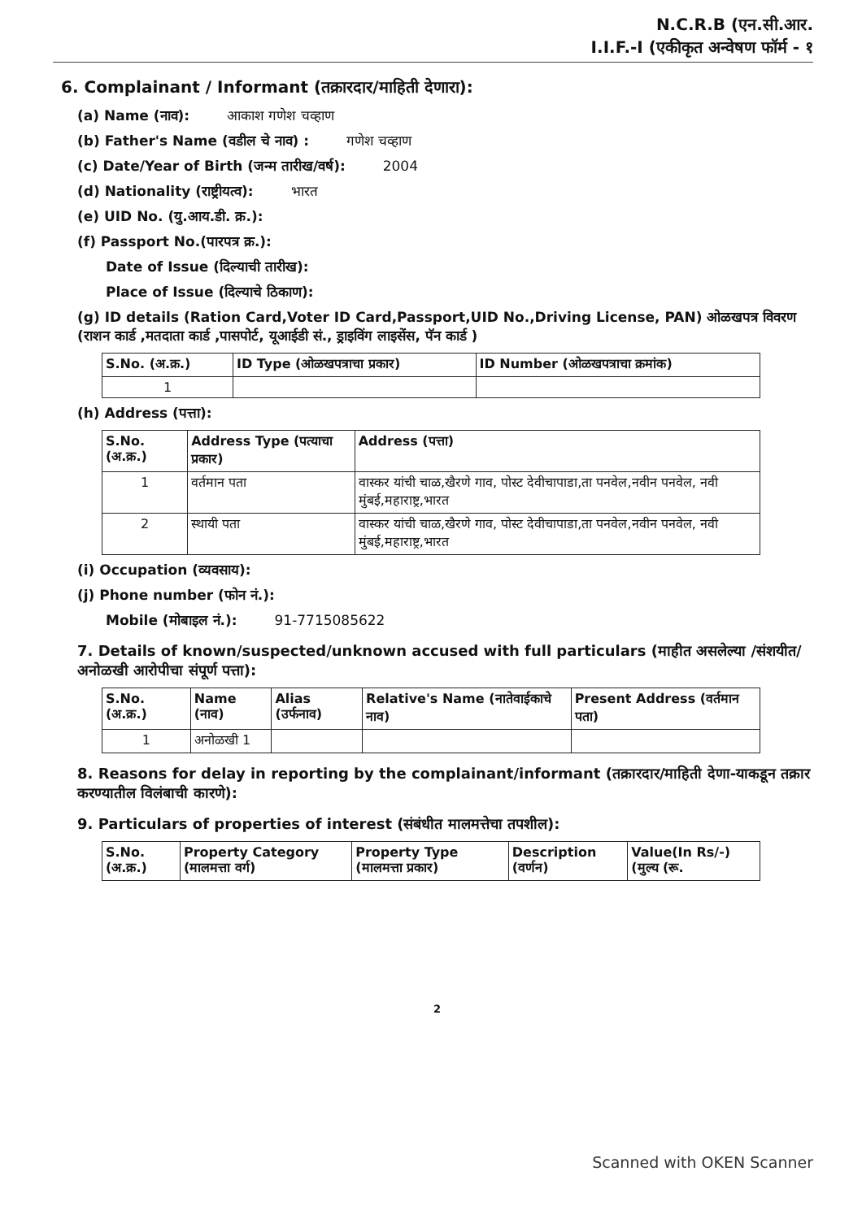N.C.R.B (एन.सी.आर.
I.I.F.-I (एकीकृत अन्वेषण फॉर्म - १
6. Complainant / Informant (तक्रारदार/माहिती देणारा):
(a) Name (नाव): आकाश गणेश चव्हाण
(b) Father's Name (वडील चे नाव) : गणेश चव्हाण
(c) Date/Year of Birth (जन्म तारीख/वर्ष): 2004
(d) Nationality (राष्ट्रीयत्व): भारत
(e) UID No. (यु.आय.डी. क्र.):
(f) Passport No.(पारपत्र क्र.):
Date of Issue (दिल्याची तारीख):
Place of Issue (दिल्याचे ठिकाण):
(g) ID details (Ration Card,Voter ID Card,Passport,UID No.,Driving License, PAN) ओळखपत्र विवरण (राशन कार्ड ,मतदाता कार्ड ,पासपोर्ट, यूआईडी सं., ड्राइविंग लाइसेंस, पॅन कार्ड )
| S.No. (अ.क्र.) | ID Type (ओळखपत्राचा प्रकार) | ID Number (ओळखपत्राचा क्रमांक) |
| --- | --- | --- |
| 1 | | |
(h) Address (पत्ता):
| S.No. (अ.क्र.) | Address Type (पत्याचा प्रकार) | Address (पत्ता) |
| --- | --- | --- |
| 1 | वर्तमान पता | वास्कर यांची चाळ,खैरणे गाव, पोस्ट देवीचापाडा,ता पनवेल,नवीन पनवेल, नवी मुंबई,महाराष्ट्र,भारत |
| 2 | स्थायी पता | वास्कर यांची चाळ,खैरणे गाव, पोस्ट देवीचापाडा,ता पनवेल,नवीन पनवेल, नवी मुंबई,महाराष्ट्र,भारत |
(i) Occupation (व्यवसाय):
(j) Phone number (फोन नं.):
Mobile (मोबाइल नं.): 91-7715085622
7. Details of known/suspected/unknown accused with full particulars (माहीत असलेल्या /संशयीत/अनोळखी आरोपीचा संपूर्ण पत्ता):
| S.No. (अ.क्र.) | Name (नाव) | Alias (उर्फनाव) | Relative's Name (नातेवाईकाचे नाव) | Present Address (वर्तमान पता) |
| --- | --- | --- | --- | --- |
| 1 | अनोळखी 1 | | | |
8. Reasons for delay in reporting by the complainant/informant (तक्रारदार/माहिती देणा-याकडून तक्रार करण्यातील विलंबाची कारणे):
9. Particulars of properties of interest (संबंधीत मालमत्तेचा तपशील):
| S.No. (अ.क्र.) | Property Category (मालमत्ता वर्ग) | Property Type (मालमत्ता प्रकार) | Description (वर्णन) | Value(In Rs/-) (मुल्य (रू. |
| --- | --- | --- | --- | --- |
2
Scanned with OKEN Scanner